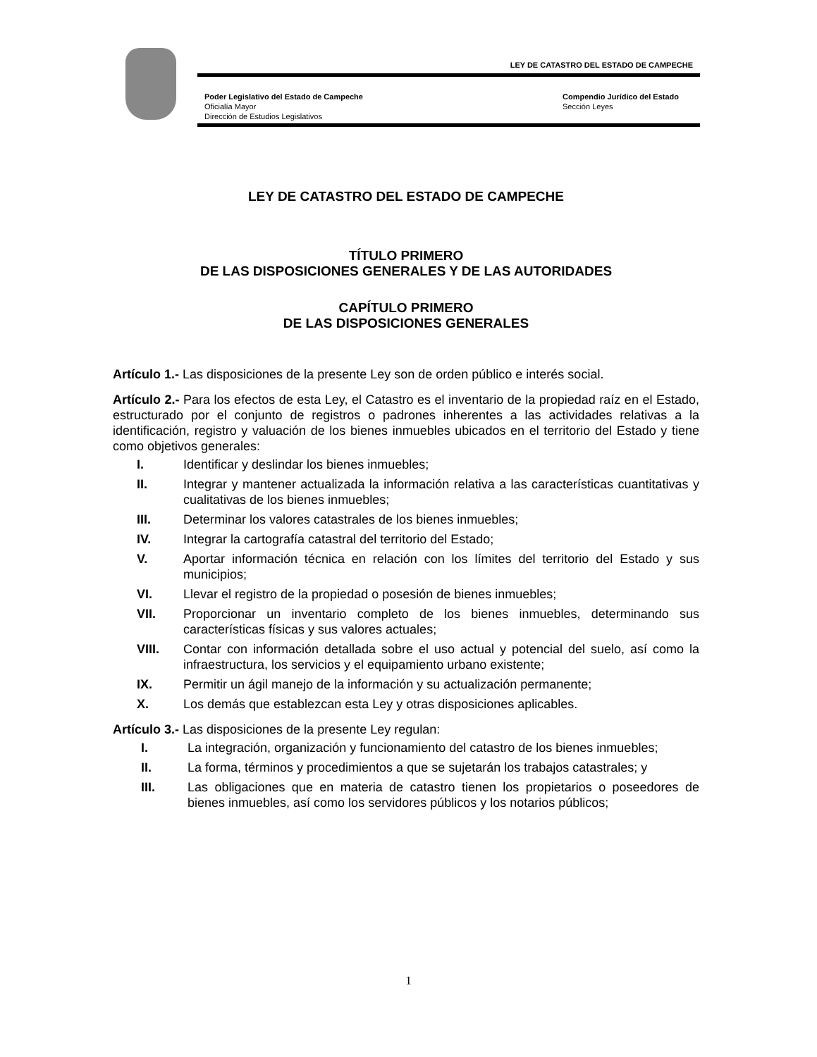LEY DE CATASTRO DEL ESTADO DE CAMPECHE
Poder Legislativo del Estado de Campeche
Oficialía Mayor
Dirección de Estudios Legislativos
Compendio Jurídico del Estado
Sección Leyes
LEY DE CATASTRO DEL ESTADO DE CAMPECHE
TÍTULO PRIMERO
DE LAS DISPOSICIONES GENERALES Y DE LAS AUTORIDADES
CAPÍTULO PRIMERO
DE LAS DISPOSICIONES GENERALES
Artículo 1.- Las disposiciones de la presente Ley son de orden público e interés social.
Artículo 2.- Para los efectos de esta Ley, el Catastro es el inventario de la propiedad raíz en el Estado, estructurado por el conjunto de registros o padrones inherentes a las actividades relativas a la identificación, registro y valuación de los bienes inmuebles ubicados en el territorio del Estado y tiene como objetivos generales:
I. Identificar y deslindar los bienes inmuebles;
II. Integrar y mantener actualizada la información relativa a las características cuantitativas y cualitativas de los bienes inmuebles;
III. Determinar los valores catastrales de los bienes inmuebles;
IV. Integrar la cartografía catastral del territorio del Estado;
V. Aportar información técnica en relación con los límites del territorio del Estado y sus municipios;
VI. Llevar el registro de la propiedad o posesión de bienes inmuebles;
VII. Proporcionar un inventario completo de los bienes inmuebles, determinando sus características físicas y sus valores actuales;
VIII. Contar con información detallada sobre el uso actual y potencial del suelo, así como la infraestructura, los servicios y el equipamiento urbano existente;
IX. Permitir un ágil manejo de la información y su actualización permanente;
X. Los demás que establezcan esta Ley y otras disposiciones aplicables.
Artículo 3.- Las disposiciones de la presente Ley regulan:
I. La integración, organización y funcionamiento del catastro de los bienes inmuebles;
II. La forma, términos y procedimientos a que se sujetarán los trabajos catastrales; y
III. Las obligaciones que en materia de catastro tienen los propietarios o poseedores de bienes inmuebles, así como los servidores públicos y los notarios públicos;
1